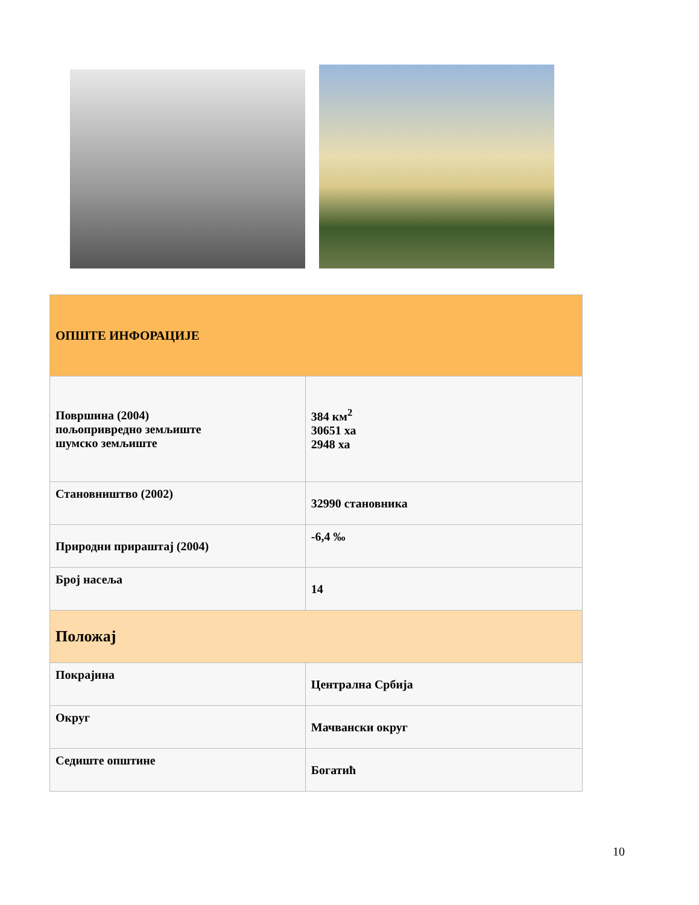| ОПШТЕ ИНФОРАЦИЈЕ | |
| --- | --- |
| Површина (2004) пољопривредно земљиште шумско земљиште | 384 км<sup>2</sup> 30651 ха 2948 ха |
| Становништво (2002) | 32990 становника |
| Природни прираштај (2004) | -6,4 ‰ |
| Број насеља | 14 |
| Положај | |
| Покрајина | Централна Србија |
| Округ | Мачвански округ |
| Седиште општине | Богатић |
10